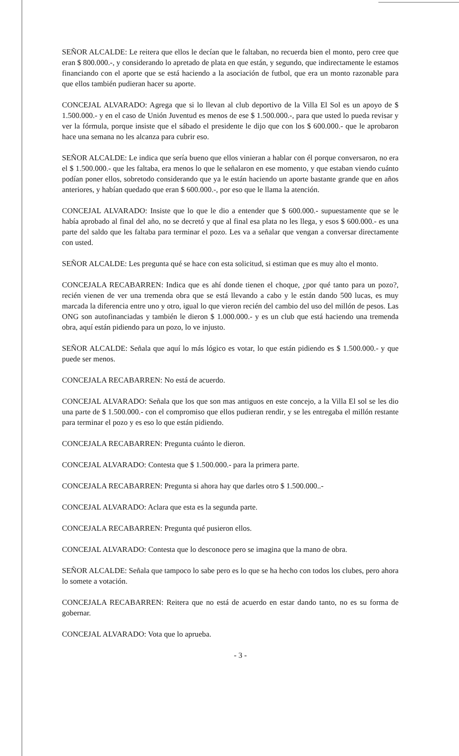SEÑOR ALCALDE: Le reitera que ellos le decían que le faltaban, no recuerda bien el monto, pero cree que eran $ 800.000.-, y considerando lo apretado de plata en que están, y segundo, que indirectamente le estamos financiando con el aporte que se está haciendo a la asociación de futbol, que era un monto razonable para que ellos también pudieran hacer su aporte.
CONCEJAL ALVARADO: Agrega que si lo llevan al club deportivo de la Villa El Sol es un apoyo de $ 1.500.000.- y en el caso de Unión Juventud es menos de ese $ 1.500.000.-, para que usted lo pueda revisar y ver la fórmula, porque insiste que el sábado el presidente le dijo que con los $ 600.000.- que le aprobaron hace una semana no les alcanza para cubrir eso.
SEÑOR ALCALDE: Le indica que sería bueno que ellos vinieran a hablar con él porque conversaron, no era el $ 1.500.000.- que les faltaba, era menos lo que le señalaron en ese momento, y que estaban viendo cuánto podían poner ellos, sobretodo considerando que ya le están haciendo un aporte bastante grande que en años anteriores, y habían quedado que eran $ 600.000.-, por eso que le llama la atención.
CONCEJAL ALVARADO: Insiste que lo que le dio a entender que $ 600.000.- supuestamente que se le había aprobado al final del año, no se decretó y que al final esa plata no les llega, y esos $ 600.000.- es una parte del saldo que les faltaba para terminar el pozo. Les va a señalar que vengan a conversar directamente con usted.
SEÑOR ALCALDE: Les pregunta qué se hace con esta solicitud, si estiman que es muy alto el monto.
CONCEJALA RECABARREN: Indica que es ahí donde tienen el choque, ¿por qué tanto para un pozo?, recién vienen de ver una tremenda obra que se está llevando a cabo y le están dando 500 lucas, es muy marcada la diferencia entre uno y otro, igual lo que vieron recién del cambio del uso del millón de pesos. Las ONG son autofinanciadas y también le dieron $ 1.000.000.- y es un club que está haciendo una tremenda obra, aquí están pidiendo para un pozo, lo ve injusto.
SEÑOR ALCALDE: Señala que aquí lo más lógico es votar, lo que están pidiendo es $ 1.500.000.- y que puede ser menos.
CONCEJALA RECABARREN: No está de acuerdo.
CONCEJAL ALVARADO: Señala que los que son mas antiguos en este concejo, a la Villa El sol se les dio una parte de $ 1.500.000.- con el compromiso que ellos pudieran rendir, y se les entregaba el millón restante para terminar el pozo y es eso lo que están pidiendo.
CONCEJALA RECABARREN: Pregunta cuánto le dieron.
CONCEJAL ALVARADO: Contesta que $ 1.500.000.- para la primera parte.
CONCEJALA RECABARREN: Pregunta si ahora hay que darles otro $ 1.500.000..-
CONCEJAL ALVARADO: Aclara que esta es la segunda parte.
CONCEJALA RECABARREN: Pregunta qué pusieron ellos.
CONCEJAL ALVARADO: Contesta que lo desconoce pero se imagina que la mano de obra.
SEÑOR ALCALDE: Señala que tampoco lo sabe pero es lo que se ha hecho con todos los clubes, pero ahora lo somete a votación.
CONCEJALA RECABARREN: Reitera que no está de acuerdo en estar dando tanto, no es su forma de gobernar.
CONCEJAL ALVARADO: Vota que lo aprueba.
- 3 -